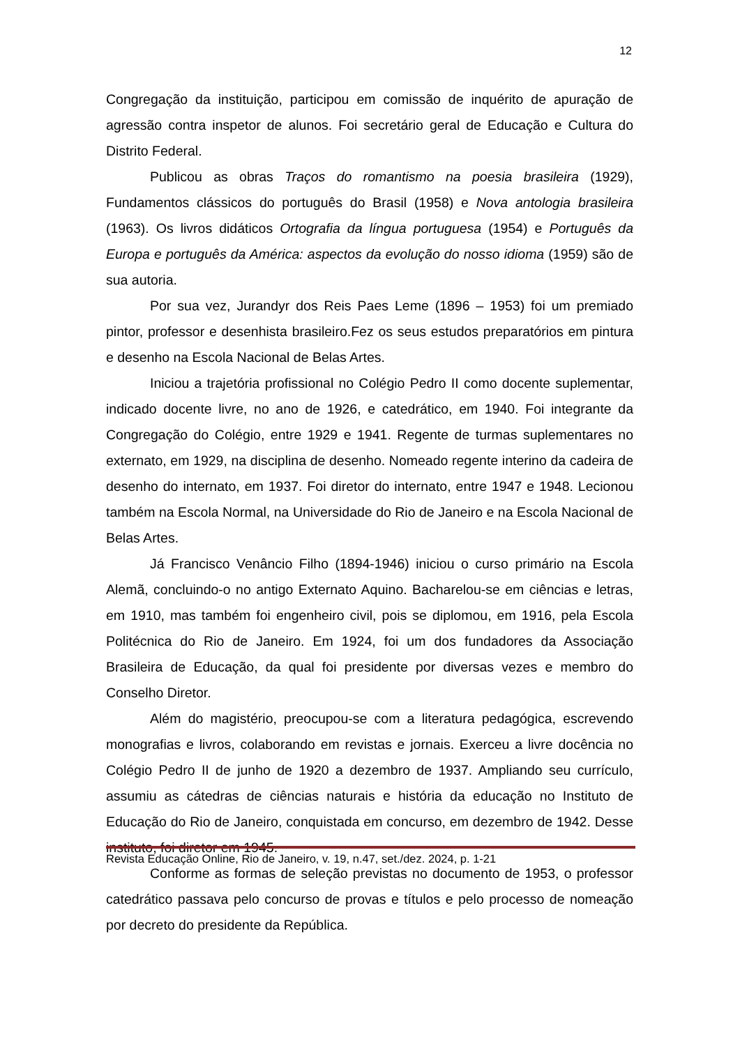12
Congregação da instituição, participou em comissão de inquérito de apuração de agressão contra inspetor de alunos. Foi secretário geral de Educação e Cultura do Distrito Federal.
Publicou as obras Traços do romantismo na poesia brasileira (1929), Fundamentos clássicos do português do Brasil (1958) e Nova antologia brasileira (1963). Os livros didáticos Ortografia da língua portuguesa (1954) e Português da Europa e português da América: aspectos da evolução do nosso idioma (1959) são de sua autoria.
Por sua vez, Jurandyr dos Reis Paes Leme (1896 – 1953) foi um premiado pintor, professor e desenhista brasileiro.Fez os seus estudos preparatórios em pintura e desenho na Escola Nacional de Belas Artes.
Iniciou a trajetória profissional no Colégio Pedro II como docente suplementar, indicado docente livre, no ano de 1926, e catedrático, em 1940. Foi integrante da Congregação do Colégio, entre 1929 e 1941. Regente de turmas suplementares no externato, em 1929, na disciplina de desenho. Nomeado regente interino da cadeira de desenho do internato, em 1937. Foi diretor do internato, entre 1947 e 1948. Lecionou também na Escola Normal, na Universidade do Rio de Janeiro e na Escola Nacional de Belas Artes.
Já Francisco Venâncio Filho (1894-1946) iniciou o curso primário na Escola Alemã, concluindo-o no antigo Externato Aquino. Bacharelou-se em ciências e letras, em 1910, mas também foi engenheiro civil, pois se diplomou, em 1916, pela Escola Politécnica do Rio de Janeiro. Em 1924, foi um dos fundadores da Associação Brasileira de Educação, da qual foi presidente por diversas vezes e membro do Conselho Diretor.
Além do magistério, preocupou-se com a literatura pedagógica, escrevendo monografias e livros, colaborando em revistas e jornais. Exerceu a livre docência no Colégio Pedro II de junho de 1920 a dezembro de 1937. Ampliando seu currículo, assumiu as cátedras de ciências naturais e história da educação no Instituto de Educação do Rio de Janeiro, conquistada em concurso, em dezembro de 1942. Desse instituto, foi diretor em 1945.
Conforme as formas de seleção previstas no documento de 1953, o professor catedrático passava pelo concurso de provas e títulos e pelo processo de nomeação por decreto do presidente da República.
Revista Educação Online, Rio de Janeiro, v. 19, n.47, set./dez. 2024, p. 1-21